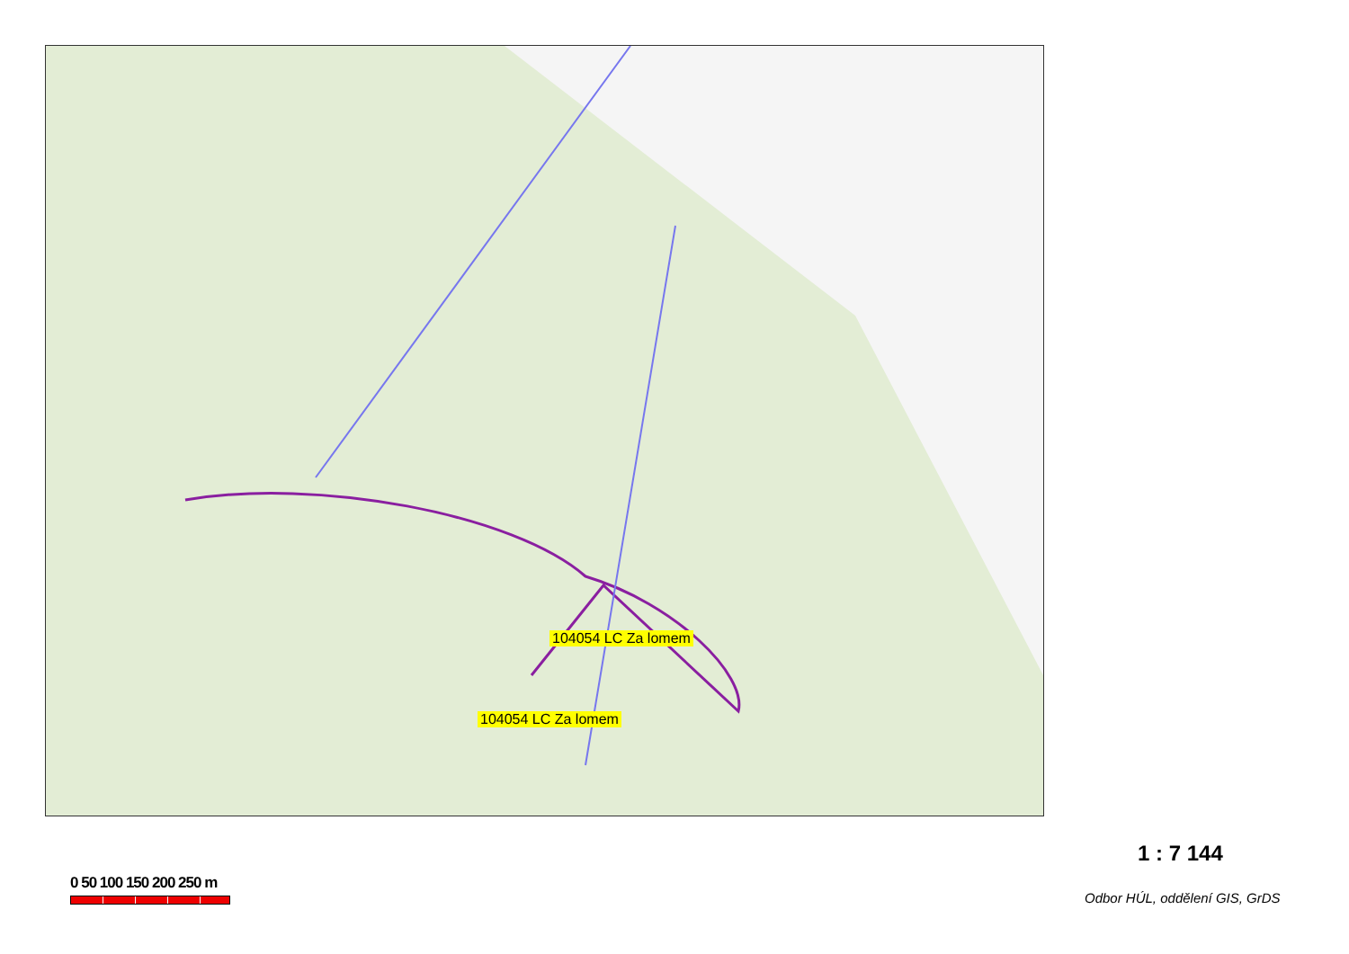104054 LC Za lomem
104054 LC Za lomem
0 50 100 150 200 250 m
1 : 7 144
Odbor HÚL, oddělení GIS, GrDS